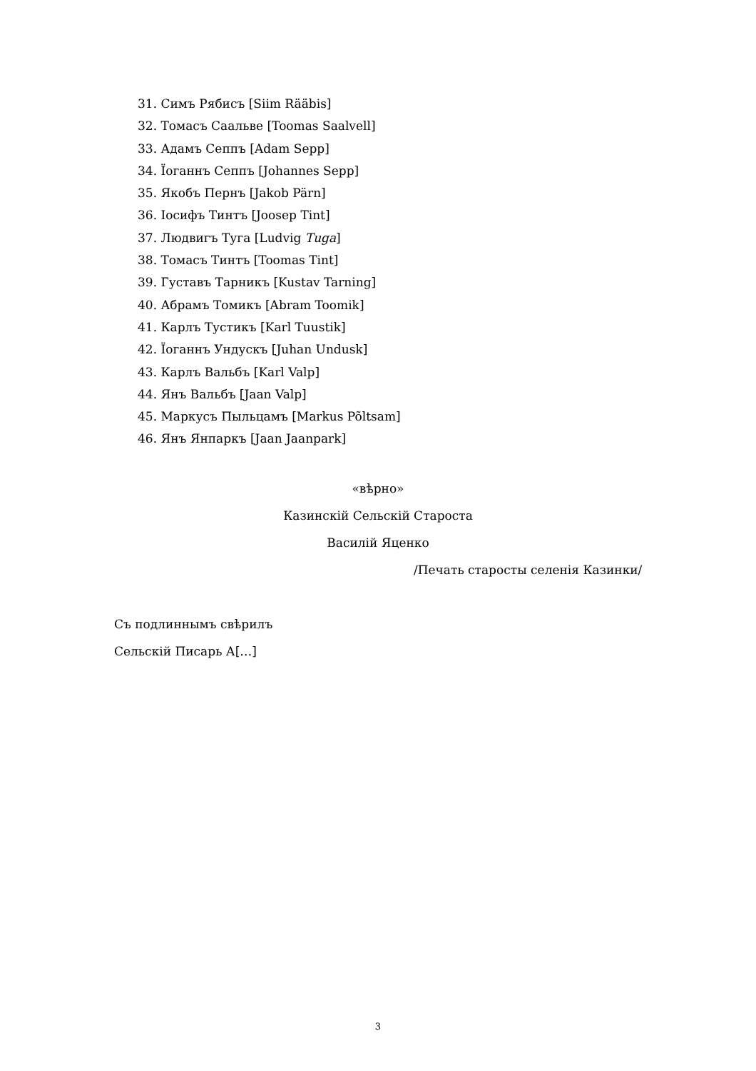31. Симъ Рябисъ [Siim Rääbis]
32. Томасъ Саальве [Toomas Saalvell]
33. Адамъ Сеппъ [Adam Sepp]
34. Їоганнъ Сеппъ [Johannes Sepp]
35. Якобъ Пернъ [Jakob Pärn]
36. Іосифъ Тинтъ [Joosep Tint]
37. Людвигъ Туга [Ludvig Tuga]
38. Томасъ Тинтъ [Toomas Tint]
39. Густавъ Тарникъ [Kustav Tarning]
40. Абрамъ Томикъ [Abram Toomik]
41. Карлъ Тустикъ [Karl Tuustik]
42. Їоганнъ Ундускъ [Juhan Undusk]
43. Карлъ Вальбъ [Karl Valp]
44. Янъ Вальбъ [Jaan Valp]
45. Маркусъ Пыльцамъ [Markus Põltsam]
46. Янъ Янпаркъ [Jaan Jaanpark]
«вѣрно»
Казинскій Сельскій Староста
Василій Яценко
/Печать старосты селенія Казинки/
Съ подлиннымъ свѣрилъ
Сельскій Писарь А[…]
3